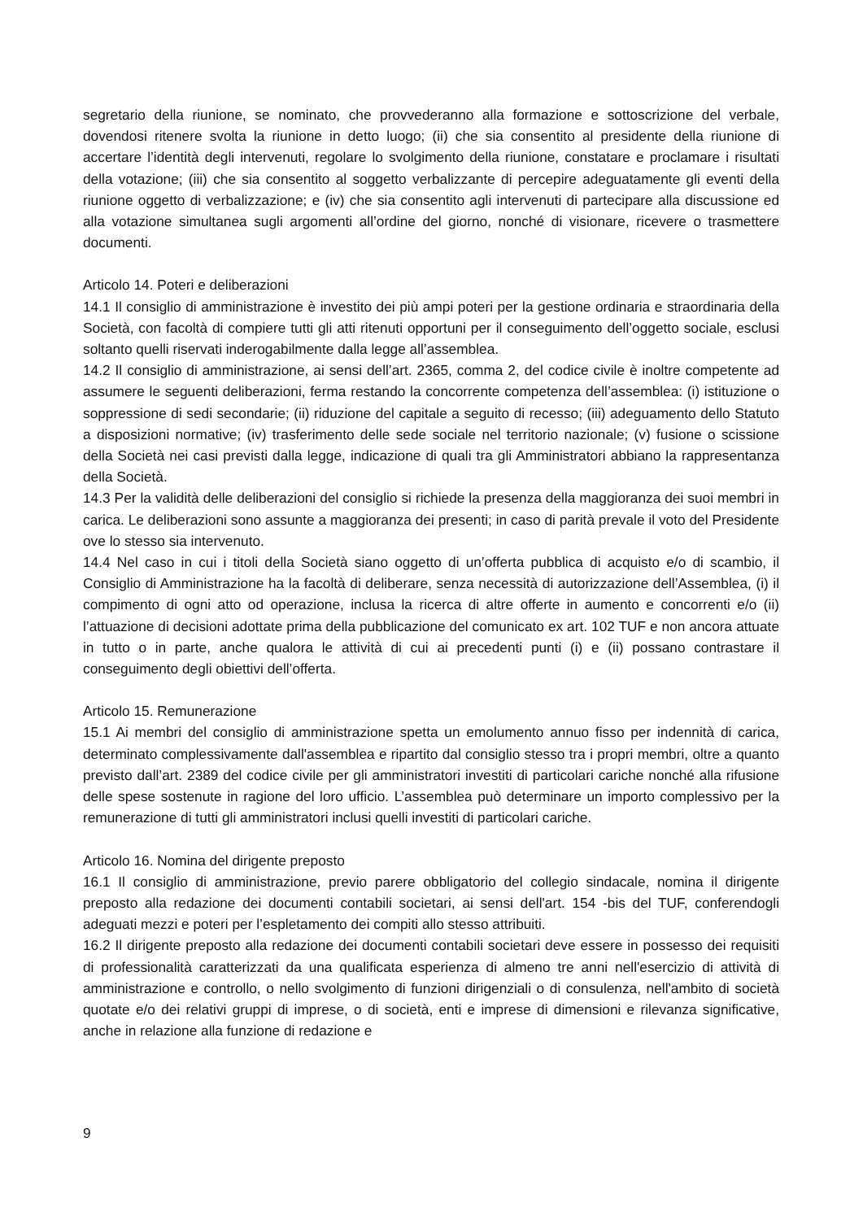segretario della riunione, se nominato, che provvederanno alla formazione e sottoscrizione del verbale, dovendosi ritenere svolta la riunione in detto luogo; (ii) che sia consentito al presidente della riunione di accertare l’identità degli intervenuti, regolare lo svolgimento della riunione, constatare e proclamare i risultati della votazione; (iii) che sia consentito al soggetto verbalizzante di percepire adeguatamente gli eventi della riunione oggetto di verbalizzazione; e (iv) che sia consentito agli intervenuti di partecipare alla discussione ed alla votazione simultanea sugli argomenti all’ordine del giorno, nonché di visionare, ricevere o trasmettere documenti.
Articolo 14. Poteri e deliberazioni
14.1 Il consiglio di amministrazione è investito dei più ampi poteri per la gestione ordinaria e straordinaria della Società, con facoltà di compiere tutti gli atti ritenuti opportuni per il conseguimento dell’oggetto sociale, esclusi soltanto quelli riservati inderogabilmente dalla legge all’assemblea.
14.2 Il consiglio di amministrazione, ai sensi dell’art. 2365, comma 2, del codice civile è inoltre competente ad assumere le seguenti deliberazioni, ferma restando la concorrente competenza dell’assemblea: (i) istituzione o soppressione di sedi secondarie; (ii) riduzione del capitale a seguito di recesso; (iii) adeguamento dello Statuto a disposizioni normative; (iv) trasferimento delle sede sociale nel territorio nazionale; (v) fusione o scissione della Società nei casi previsti dalla legge, indicazione di quali tra gli Amministratori abbiano la rappresentanza della Società.
14.3 Per la validità delle deliberazioni del consiglio si richiede la presenza della maggioranza dei suoi membri in carica. Le deliberazioni sono assunte a maggioranza dei presenti; in caso di parità prevale il voto del Presidente ove lo stesso sia intervenuto.
14.4 Nel caso in cui i titoli della Società siano oggetto di un’offerta pubblica di acquisto e/o di scambio, il Consiglio di Amministrazione ha la facoltà di deliberare, senza necessità di autorizzazione dell’Assemblea, (i) il compimento di ogni atto od operazione, inclusa la ricerca di altre offerte in aumento e concorrenti e/o (ii) l’attuazione di decisioni adottate prima della pubblicazione del comunicato ex art. 102 TUF e non ancora attuate in tutto o in parte, anche qualora le attività di cui ai precedenti punti (i) e (ii) possano contrastare il conseguimento degli obiettivi dell’offerta.
Articolo 15. Remunerazione
15.1 Ai membri del consiglio di amministrazione spetta un emolumento annuo fisso per indennità di carica, determinato complessivamente dall'assemblea e ripartito dal consiglio stesso tra i propri membri, oltre a quanto previsto dall’art. 2389 del codice civile per gli amministratori investiti di particolari cariche nonché alla rifusione delle spese sostenute in ragione del loro ufficio. L’assemblea può determinare un importo complessivo per la remunerazione di tutti gli amministratori inclusi quelli investiti di particolari cariche.
Articolo 16. Nomina del dirigente preposto
16.1 Il consiglio di amministrazione, previo parere obbligatorio del collegio sindacale, nomina il dirigente preposto alla redazione dei documenti contabili societari, ai sensi dell'art. 154 -bis del TUF, conferendogli adeguati mezzi e poteri per l’espletamento dei compiti allo stesso attribuiti.
16.2 Il dirigente preposto alla redazione dei documenti contabili societari deve essere in possesso dei requisiti di professionalità caratterizzati da una qualificata esperienza di almeno tre anni nell'esercizio di attività di amministrazione e controllo, o nello svolgimento di funzioni dirigenziali o di consulenza, nell'ambito di società quotate e/o dei relativi gruppi di imprese, o di società, enti e imprese di dimensioni e rilevanza significative, anche in relazione alla funzione di redazione e
9